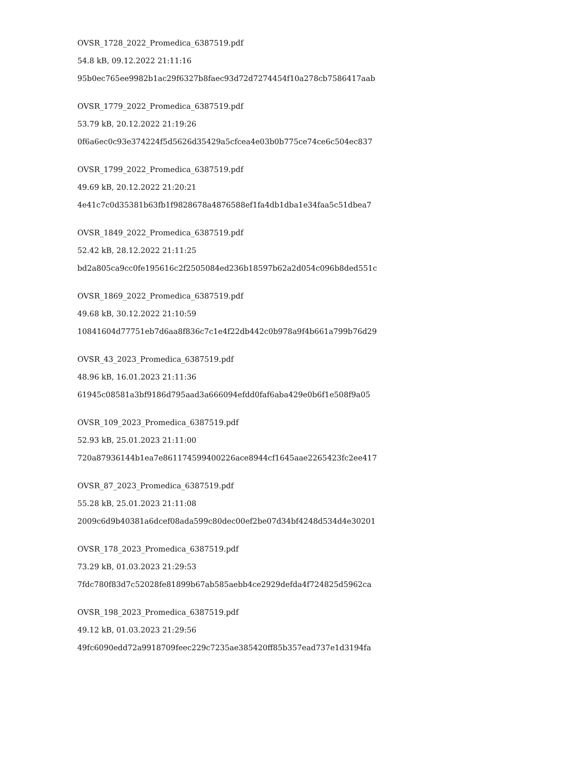OVSR_1728_2022_Promedica_6387519.pdf
54.8 kB, 09.12.2022 21:11:16
95b0ec765ee9982b1ac29f6327b8faec93d72d7274454f10a278cb7586417aab
OVSR_1779_2022_Promedica_6387519.pdf
53.79 kB, 20.12.2022 21:19:26
0f6a6ec0c93e374224f5d5626d35429a5cfcea4e03b0b775ce74ce6c504ec837
OVSR_1799_2022_Promedica_6387519.pdf
49.69 kB, 20.12.2022 21:20:21
4e41c7c0d35381b63fb1f9828678a4876588ef1fa4db1dba1e34faa5c51dbea7
OVSR_1849_2022_Promedica_6387519.pdf
52.42 kB, 28.12.2022 21:11:25
bd2a805ca9cc0fe195616c2f2505084ed236b18597b62a2d054c096b8ded551c
OVSR_1869_2022_Promedica_6387519.pdf
49.68 kB, 30.12.2022 21:10:59
10841604d77751eb7d6aa8f836c7c1e4f22db442c0b978a9f4b661a799b76d29
OVSR_43_2023_Promedica_6387519.pdf
48.96 kB, 16.01.2023 21:11:36
61945c08581a3bf9186d795aad3a666094efdd0faf6aba429e0b6f1e508f9a05
OVSR_109_2023_Promedica_6387519.pdf
52.93 kB, 25.01.2023 21:11:00
720a87936144b1ea7e861174599400226ace8944cf1645aae2265423fc2ee417
OVSR_87_2023_Promedica_6387519.pdf
55.28 kB, 25.01.2023 21:11:08
2009c6d9b40381a6dcef08ada599c80dec00ef2be07d34bf4248d534d4e30201
OVSR_178_2023_Promedica_6387519.pdf
73.29 kB, 01.03.2023 21:29:53
7fdc780f83d7c52028fe81899b67ab585aebb4ce2929defda4f724825d5962ca
OVSR_198_2023_Promedica_6387519.pdf
49.12 kB, 01.03.2023 21:29:56
49fc6090edd72a9918709feec229c7235ae385420ff85b357ead737e1d3194fa